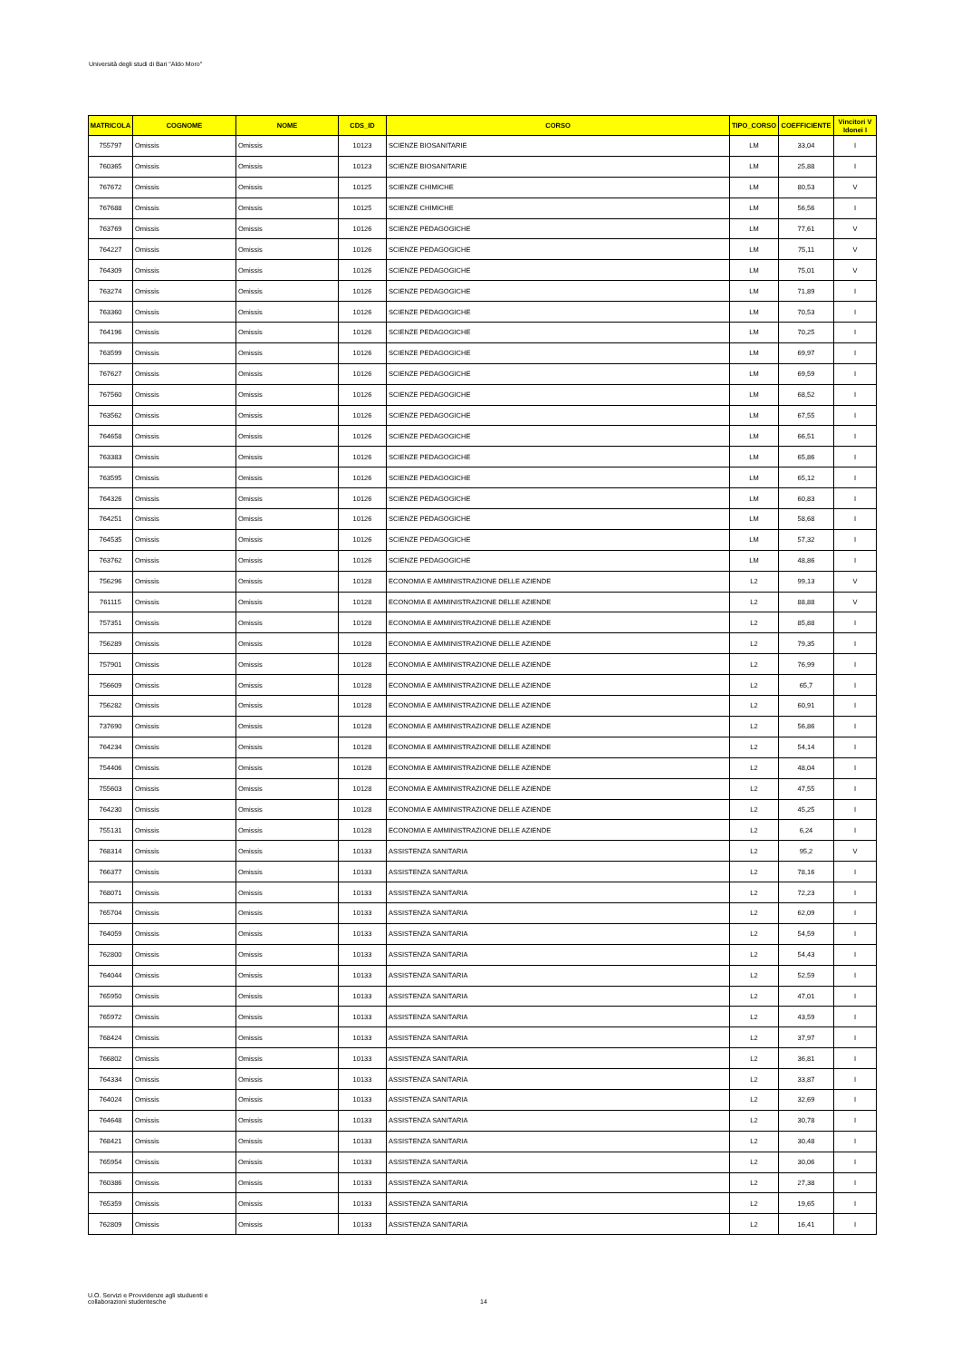Università degli studi di Bari "Aldo Moro"
| MATRICOLA | COGNOME | NOME | CDS_ID | CORSO | TIPO_CORSO | COEFFICIENTE | Vincitori V Idonei I |
| --- | --- | --- | --- | --- | --- | --- | --- |
| 755797 | Omissis | Omissis | 10123 | SCIENZE BIOSANITARIE | LM | 33,04 | I |
| 760365 | Omissis | Omissis | 10123 | SCIENZE BIOSANITARIE | LM | 25,88 | I |
| 767672 | Omissis | Omissis | 10125 | SCIENZE CHIMICHE | LM | 80,53 | V |
| 767688 | Omissis | Omissis | 10125 | SCIENZE CHIMICHE | LM | 56,56 | I |
| 763769 | Omissis | Omissis | 10126 | SCIENZE PEDAGOGICHE | LM | 77,61 | V |
| 764227 | Omissis | Omissis | 10126 | SCIENZE PEDAGOGICHE | LM | 75,11 | V |
| 764309 | Omissis | Omissis | 10126 | SCIENZE PEDAGOGICHE | LM | 75,01 | V |
| 763274 | Omissis | Omissis | 10126 | SCIENZE PEDAGOGICHE | LM | 71,89 | I |
| 763360 | Omissis | Omissis | 10126 | SCIENZE PEDAGOGICHE | LM | 70,53 | I |
| 764196 | Omissis | Omissis | 10126 | SCIENZE PEDAGOGICHE | LM | 70,25 | I |
| 763599 | Omissis | Omissis | 10126 | SCIENZE PEDAGOGICHE | LM | 69,97 | I |
| 767627 | Omissis | Omissis | 10126 | SCIENZE PEDAGOGICHE | LM | 69,59 | I |
| 767560 | Omissis | Omissis | 10126 | SCIENZE PEDAGOGICHE | LM | 68,52 | I |
| 763562 | Omissis | Omissis | 10126 | SCIENZE PEDAGOGICHE | LM | 67,55 | I |
| 764658 | Omissis | Omissis | 10126 | SCIENZE PEDAGOGICHE | LM | 66,51 | I |
| 763383 | Omissis | Omissis | 10126 | SCIENZE PEDAGOGICHE | LM | 65,86 | I |
| 763595 | Omissis | Omissis | 10126 | SCIENZE PEDAGOGICHE | LM | 65,12 | I |
| 764326 | Omissis | Omissis | 10126 | SCIENZE PEDAGOGICHE | LM | 60,83 | I |
| 764251 | Omissis | Omissis | 10126 | SCIENZE PEDAGOGICHE | LM | 58,68 | I |
| 764535 | Omissis | Omissis | 10126 | SCIENZE PEDAGOGICHE | LM | 57,32 | I |
| 763762 | Omissis | Omissis | 10126 | SCIENZE PEDAGOGICHE | LM | 48,86 | I |
| 756296 | Omissis | Omissis | 10128 | ECONOMIA E AMMINISTRAZIONE DELLE AZIENDE | L2 | 99,13 | V |
| 761115 | Omissis | Omissis | 10128 | ECONOMIA E AMMINISTRAZIONE DELLE AZIENDE | L2 | 88,88 | V |
| 757351 | Omissis | Omissis | 10128 | ECONOMIA E AMMINISTRAZIONE DELLE AZIENDE | L2 | 85,88 | I |
| 756289 | Omissis | Omissis | 10128 | ECONOMIA E AMMINISTRAZIONE DELLE AZIENDE | L2 | 79,35 | I |
| 757901 | Omissis | Omissis | 10128 | ECONOMIA E AMMINISTRAZIONE DELLE AZIENDE | L2 | 76,99 | I |
| 756609 | Omissis | Omissis | 10128 | ECONOMIA E AMMINISTRAZIONE DELLE AZIENDE | L2 | 65,7 | I |
| 756282 | Omissis | Omissis | 10128 | ECONOMIA E AMMINISTRAZIONE DELLE AZIENDE | L2 | 60,91 | I |
| 737690 | Omissis | Omissis | 10128 | ECONOMIA E AMMINISTRAZIONE DELLE AZIENDE | L2 | 56,86 | I |
| 764234 | Omissis | Omissis | 10128 | ECONOMIA E AMMINISTRAZIONE DELLE AZIENDE | L2 | 54,14 | I |
| 754406 | Omissis | Omissis | 10128 | ECONOMIA E AMMINISTRAZIONE DELLE AZIENDE | L2 | 48,04 | I |
| 755603 | Omissis | Omissis | 10128 | ECONOMIA E AMMINISTRAZIONE DELLE AZIENDE | L2 | 47,55 | I |
| 764230 | Omissis | Omissis | 10128 | ECONOMIA E AMMINISTRAZIONE DELLE AZIENDE | L2 | 45,25 | I |
| 755131 | Omissis | Omissis | 10128 | ECONOMIA E AMMINISTRAZIONE DELLE AZIENDE | L2 | 6,24 | I |
| 768314 | Omissis | Omissis | 10133 | ASSISTENZA SANITARIA | L2 | 95,2 | V |
| 766377 | Omissis | Omissis | 10133 | ASSISTENZA SANITARIA | L2 | 78,16 | I |
| 768071 | Omissis | Omissis | 10133 | ASSISTENZA SANITARIA | L2 | 72,23 | I |
| 765704 | Omissis | Omissis | 10133 | ASSISTENZA SANITARIA | L2 | 62,09 | I |
| 764059 | Omissis | Omissis | 10133 | ASSISTENZA SANITARIA | L2 | 54,59 | I |
| 762800 | Omissis | Omissis | 10133 | ASSISTENZA SANITARIA | L2 | 54,43 | I |
| 764044 | Omissis | Omissis | 10133 | ASSISTENZA SANITARIA | L2 | 52,59 | I |
| 765950 | Omissis | Omissis | 10133 | ASSISTENZA SANITARIA | L2 | 47,01 | I |
| 765972 | Omissis | Omissis | 10133 | ASSISTENZA SANITARIA | L2 | 43,59 | I |
| 768424 | Omissis | Omissis | 10133 | ASSISTENZA SANITARIA | L2 | 37,97 | I |
| 766802 | Omissis | Omissis | 10133 | ASSISTENZA SANITARIA | L2 | 36,81 | I |
| 764334 | Omissis | Omissis | 10133 | ASSISTENZA SANITARIA | L2 | 33,87 | I |
| 764024 | Omissis | Omissis | 10133 | ASSISTENZA SANITARIA | L2 | 32,69 | I |
| 764648 | Omissis | Omissis | 10133 | ASSISTENZA SANITARIA | L2 | 30,78 | I |
| 768421 | Omissis | Omissis | 10133 | ASSISTENZA SANITARIA | L2 | 30,48 | I |
| 765954 | Omissis | Omissis | 10133 | ASSISTENZA SANITARIA | L2 | 30,06 | I |
| 760386 | Omissis | Omissis | 10133 | ASSISTENZA SANITARIA | L2 | 27,38 | I |
| 765359 | Omissis | Omissis | 10133 | ASSISTENZA SANITARIA | L2 | 19,65 | I |
| 762809 | Omissis | Omissis | 10133 | ASSISTENZA SANITARIA | L2 | 16,41 | I |
U.O. Servizi e Provvidenze agli studuenti e
collaborazioni studentesche
14